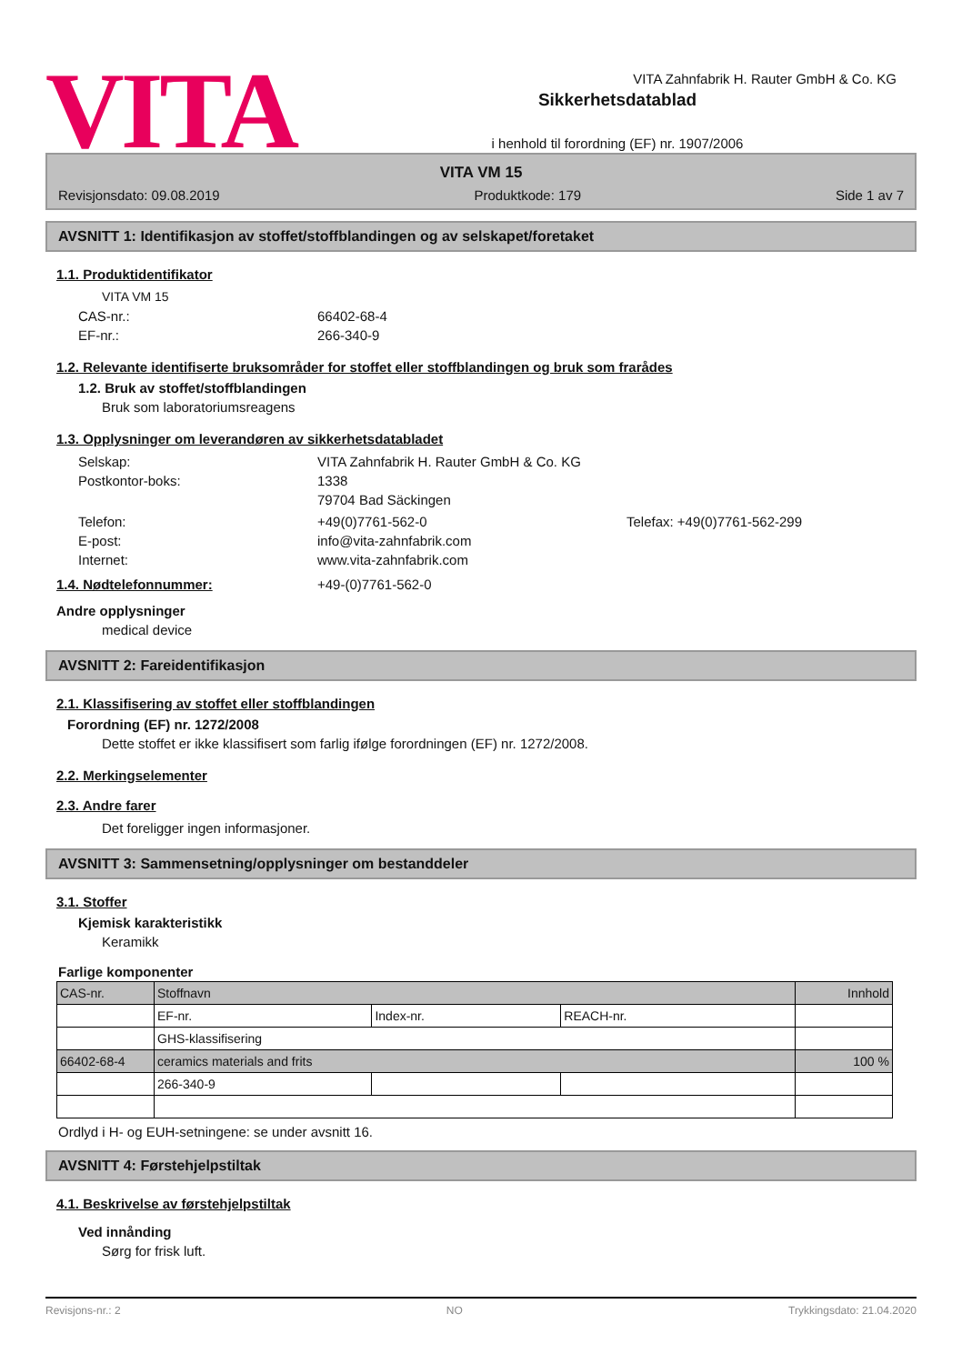VITA Zahnfabrik H. Rauter GmbH & Co. KG
VITA
Sikkerhetsdatablad
i henhold til forordning (EF) nr. 1907/2006
VITA VM 15
Revisjonsdato: 09.08.2019 Produktkode: 179 Side 1 av 7
AVSNITT 1: Identifikasjon av stoffet/stoffblandingen og av selskapet/foretaket
1.1. Produktidentifikator
VITA VM 15
CAS-nr.: 66402-68-4
EF-nr.: 266-340-9
1.2. Relevante identifiserte bruksområder for stoffet eller stoffblandingen og bruk som frarådes
1.2. Bruk av stoffet/stoffblandingen
Bruk som laboratoriumsreagens
1.3. Opplysninger om leverandøren av sikkerhetsdatabladet
Selskap: VITA Zahnfabrik H. Rauter GmbH & Co. KG
Postkontor-boks: 1338
79704 Bad Säckingen
Telefon: +49(0)7761-562-0 Telefax: +49(0)7761-562-299
E-post: info@vita-zahnfabrik.com
Internet: www.vita-zahnfabrik.com
1.4. Nødtelefonnummer: +49-(0)7761-562-0
Andre opplysninger
medical device
AVSNITT 2: Fareidentifikasjon
2.1. Klassifisering av stoffet eller stoffblandingen
Forordning (EF) nr. 1272/2008
Dette stoffet er ikke klassifisert som farlig ifølge forordningen (EF) nr. 1272/2008.
2.2. Merkingselementer
2.3. Andre farer
Det foreligger ingen informasjoner.
AVSNITT 3: Sammensetning/opplysninger om bestanddeler
3.1. Stoffer
Kjemisk karakteristikk
Keramikk
Farlige komponenter
| CAS-nr. | Stoffnavn | | | Innhold |
| | EF-nr. | Index-nr. | REACH-nr. | |
| | GHS-klassifisering | | | |
| 66402-68-4 | ceramics materials and frits | | | 100 % |
| | 266-340-9 | | | |
Ordlyd i H- og EUH-setningene: se under avsnitt 16.
AVSNITT 4: Førstehjelpstiltak
4.1. Beskrivelse av førstehjelpstiltak
Ved innånding
Sørg for frisk luft.
Revisjons-nr.: 2 NO Trykkingsdato: 21.04.2020